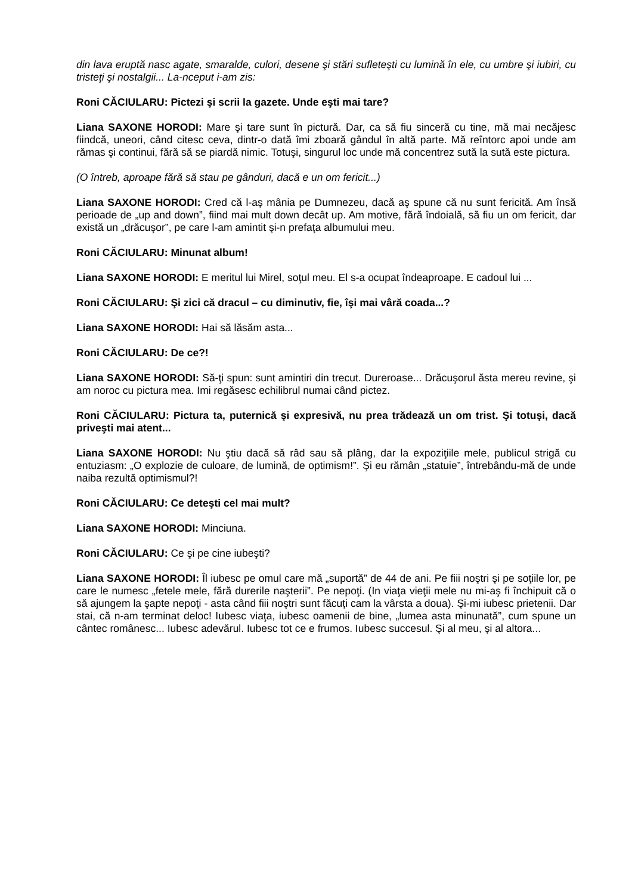din lava eruptă nasc agate, smaralde, culori, desene şi stări sufleteşti cu lumină în ele, cu umbre şi iubiri, cu tristeţi şi nostalgii... La-nceput i-am zis:
Roni CĂCIULARU: Pictezi şi scrii la gazete. Unde eşti mai tare?
Liana SAXONE HORODI: Mare şi tare sunt în pictură. Dar, ca să fiu sinceră cu tine, mă mai necăjesc fiindcă, uneori, când citesc ceva, dintr-o dată îmi zboară gândul în altă parte. Mă reîntorc apoi unde am rămas şi continui, fără să se piardă nimic. Totuşi, singurul loc unde mă concentrez sută la sută este pictura.
(O întreb, aproape fără să stau pe gânduri, dacă e un om fericit...)
Liana SAXONE HORODI: Cred că l-aş mânia pe Dumnezeu, dacă aş spune că nu sunt fericită. Am însă perioade de „up and down”, fiind mai mult down decât up. Am motive, fără îndoială, să fiu un om fericit, dar există un „drăcuşor”, pe care l-am amintit şi-n prefaţa albumului meu.
Roni CĂCIULARU: Minunat album!
Liana SAXONE HORODI: E meritul lui Mirel, soţul meu. El s-a ocupat îndeaproape. E cadoul lui ...
Roni CĂCIULARU: Şi zici că dracul – cu diminutiv, fie, îşi mai vâră coada...?
Liana SAXONE HORODI: Hai să lăsăm asta...
Roni CĂCIULARU: De ce?!
Liana SAXONE HORODI: Să-ţi spun: sunt amintiri din trecut. Dureroase... Drăcuşorul ăsta mereu revine, şi am noroc cu pictura mea. Imi regăsesc echilibrul numai când pictez.
Roni CĂCIULARU: Pictura ta, puternică şi expresivă, nu prea trădează un om trist. Şi totuşi, dacă priveşti mai atent...
Liana SAXONE HORODI: Nu ştiu dacă să râd sau să plâng, dar la expoziţiile mele, publicul strigă cu entuziasm: „O explozie de culoare, de lumină, de optimism!”. Şi eu rămân „statuie”, întrebându-mă de unde naiba rezultă optimismul?!
Roni CĂCIULARU: Ce deteşti cel mai mult?
Liana SAXONE HORODI: Minciuna.
Roni CĂCIULARU: Ce şi pe cine iubeşti?
Liana SAXONE HORODI: Îl iubesc pe omul care mă „suportă” de 44 de ani. Pe fiii noştri şi pe soţiile lor, pe care le numesc „fetele mele, fără durerile naşterii”. Pe nepoţi. (In viaţa vieţii mele nu mi-aş fi închipuit că o să ajungem la şapte nepoţi - asta când fiii noştri sunt făcuţi cam la vârsta a doua). Şi-mi iubesc prietenii. Dar stai, că n-am terminat deloc! Iubesc viaţa, iubesc oamenii de bine, „lumea asta minunată”, cum spune un cântec românesc... Iubesc adevărul. Iubesc tot ce e frumos. Iubesc succesul. Şi al meu, şi al altora...